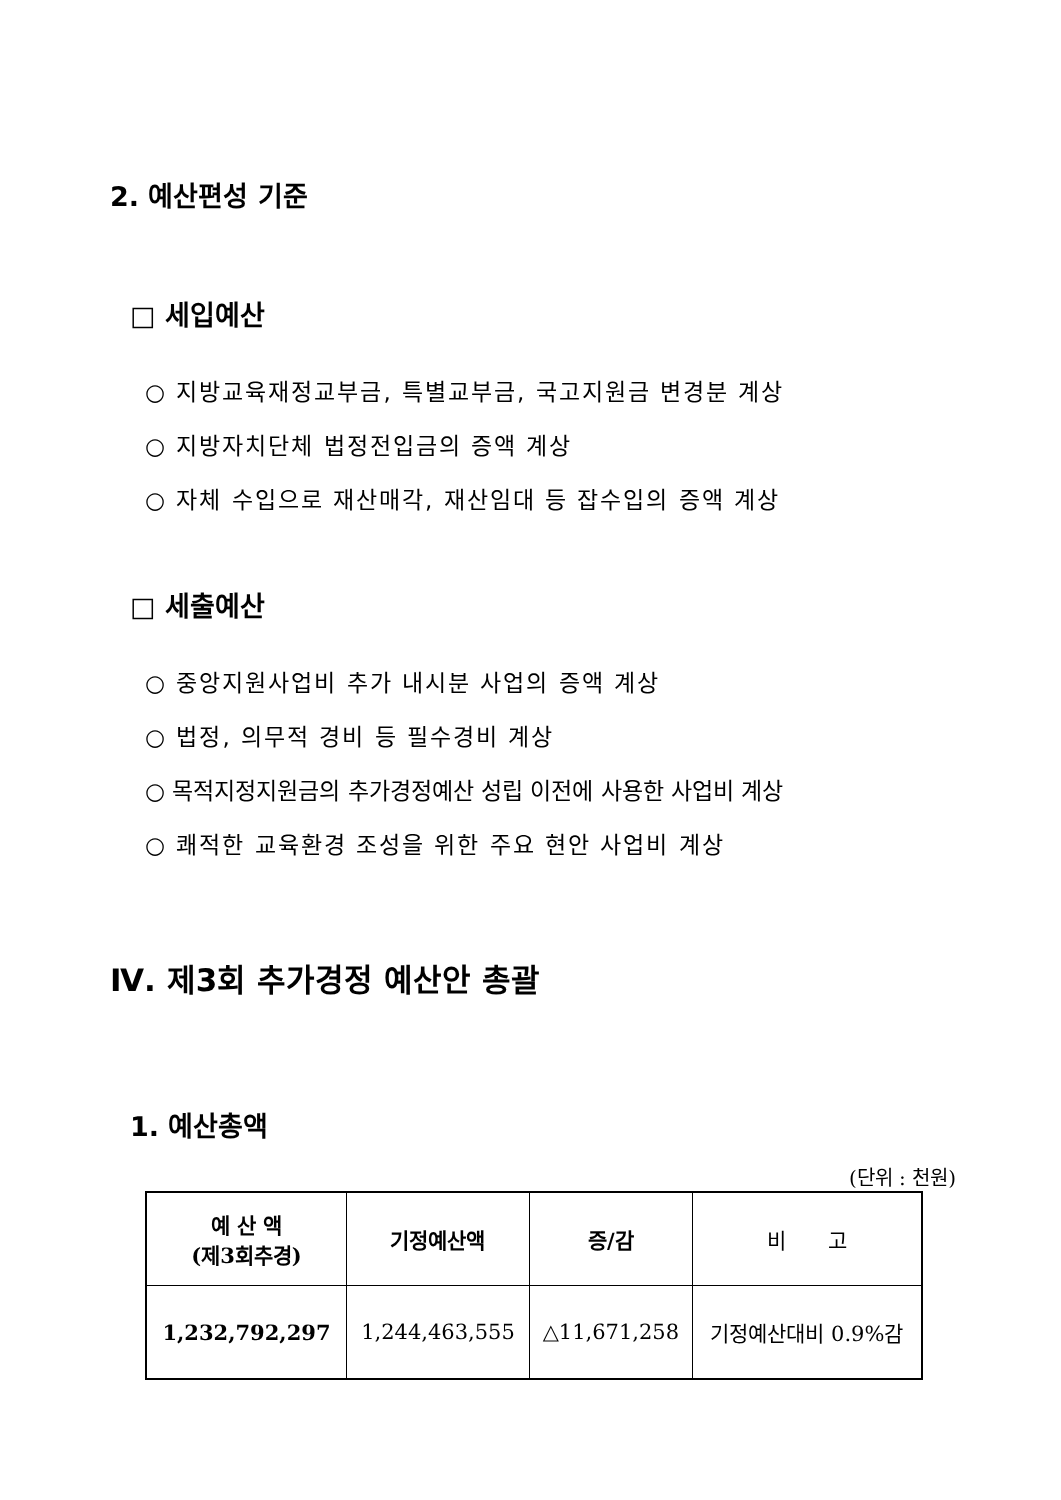2. 예산편성 기준
□ 세입예산
○ 지방교육재정교부금, 특별교부금, 국고지원금 변경분 계상
○ 지방자치단체 법정전입금의 증액 계상
○ 자체 수입으로 재산매각, 재산임대 등 잡수입의 증액 계상
□ 세출예산
○ 중앙지원사업비 추가 내시분 사업의 증액 계상
○ 법정, 의무적 경비 등 필수경비 계상
○ 목적지정지원금의 추가경정예산 성립 이전에 사용한 사업비 계상
○ 쾌적한 교육환경 조성을 위한 주요 현안 사업비 계상
Ⅳ. 제3회 추가경정 예산안 총괄
1. 예산총액
(단위 : 천원)
| 예 산 액 (제3회추경) | 기정예산액 | 증/감 | 비 고 |
| --- | --- | --- | --- |
| 1,232,792,297 | 1,244,463,555 | △11,671,258 | 기정예산대비 0.9%감 |